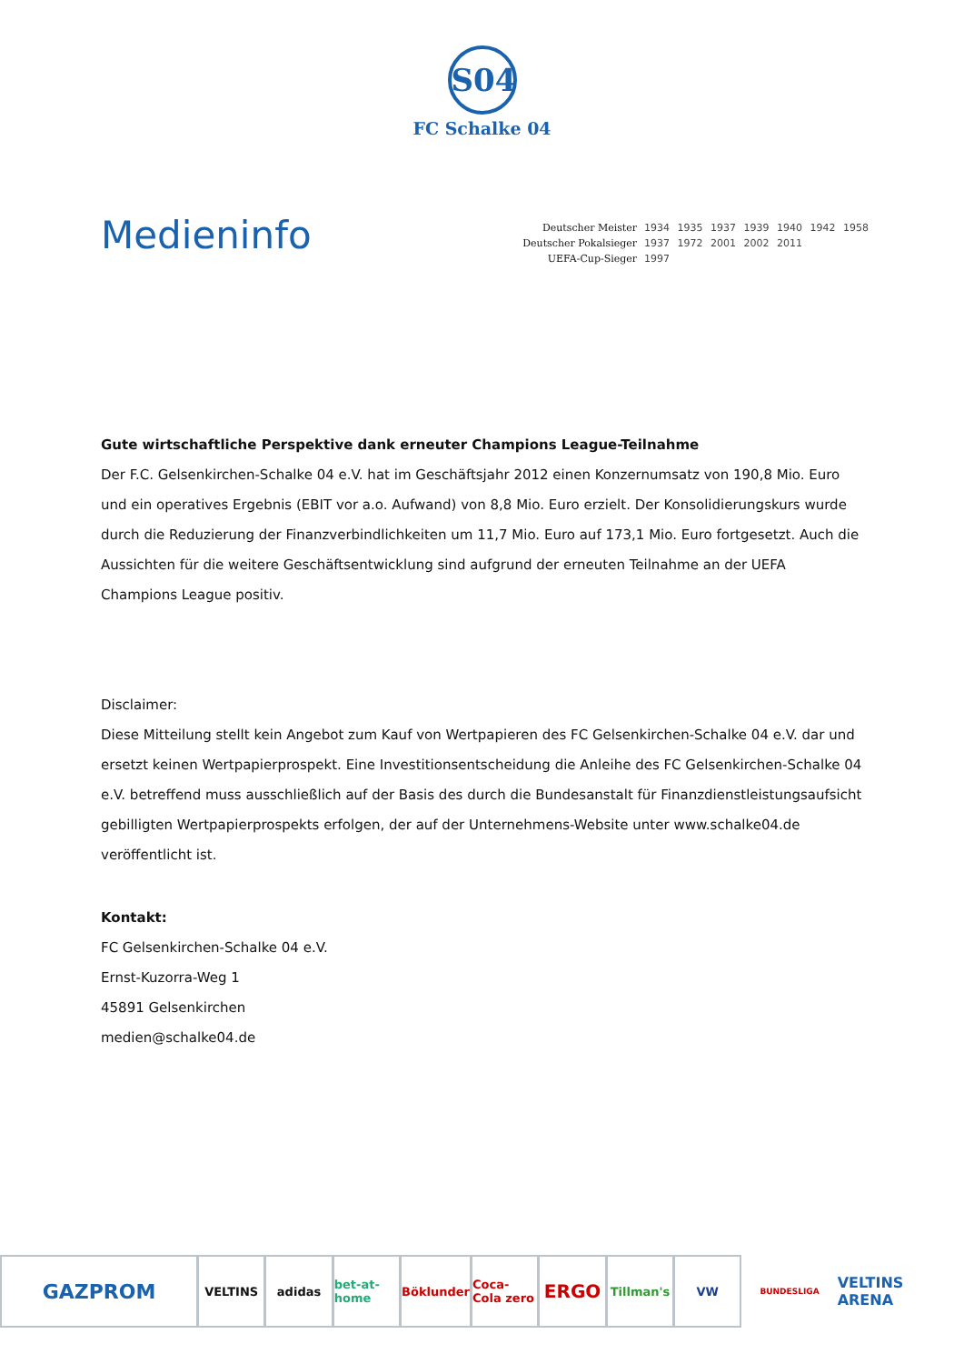S04
FC Schalke 04
Medieninfo
| Deutscher Meister | 1934 1935 1937 1939 1940 1942 1958 |
| Deutscher Pokalsieger | 1937 1972 2001 2002 2011 |
| UEFA-Cup-Sieger | 1997 |
Gute wirtschaftliche Perspektive dank erneuter Champions League-Teilnahme
Der F.C. Gelsenkirchen-Schalke 04 e.V. hat im Geschäftsjahr 2012 einen Konzernumsatz von 190,8 Mio. Euro und ein operatives Ergebnis (EBIT vor a.o. Aufwand) von 8,8 Mio. Euro erzielt. Der Konsolidierungskurs wurde durch die Reduzierung der Finanzverbindlichkeiten um 11,7 Mio. Euro auf 173,1 Mio. Euro fortgesetzt. Auch die Aussichten für die weitere Geschäftsentwicklung sind aufgrund der erneuten Teilnahme an der UEFA Champions League positiv.
Disclaimer:
Diese Mitteilung stellt kein Angebot zum Kauf von Wertpapieren des FC Gelsenkirchen-Schalke 04 e.V. dar und ersetzt keinen Wertpapierprospekt. Eine Investitionsentscheidung die Anleihe des FC Gelsenkirchen-Schalke 04 e.V. betreffend muss ausschließlich auf der Basis des durch die Bundesanstalt für Finanzdienstleistungsaufsicht gebilligten Wertpapierprospekts erfolgen, der auf der Unternehmens-Website unter www.schalke04.de veröffentlicht ist.
Kontakt:
FC Gelsenkirchen-Schalke 04 e.V.
Ernst-Kuzorra-Weg 1
45891 Gelsenkirchen
medien@schalke04.de
GAZPROM
VELTINS adidas bet-at-home Böklunder Coca-Cola zero
ERGO
Tillman's VW
BUNDESLIGA
VELTINS ARENA